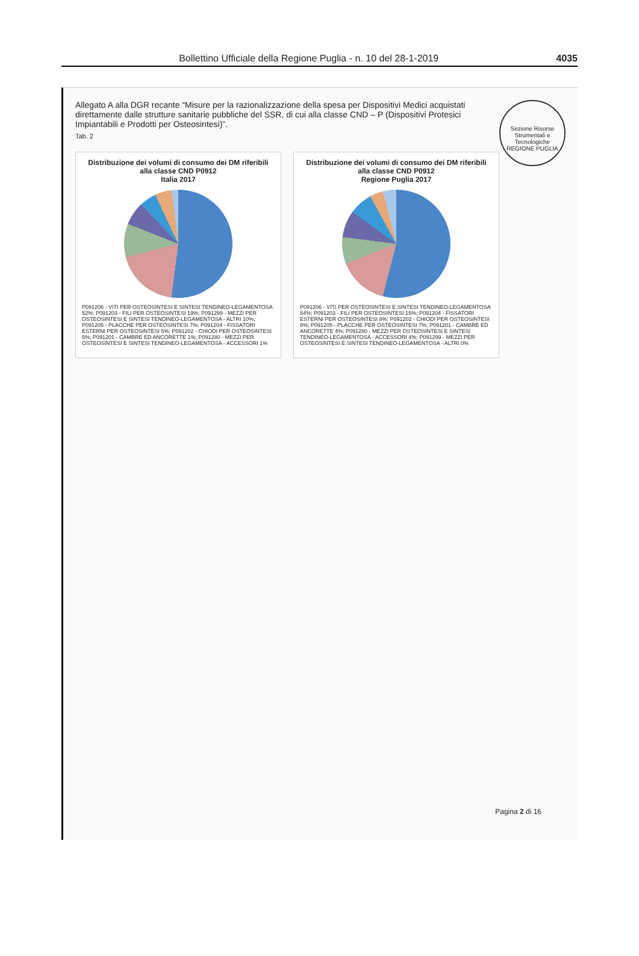Bollettino Ufficiale della Regione Puglia - n. 10 del 28-1-2019 4035
Sezione Risorse Strumentali e Tecnologiche REGIONE PUGLIA
Allegato A alla DGR recante “Misure per la razionalizzazione della spesa per Dispositivi Medici acquistati direttamente dalle strutture sanitarie pubbliche del SSR, di cui alla classe CND – P (Dispositivi Protesici Impiantabili e Prodotti per Osteosintesi)”.
Tab. 2
Distribuzione dei volumi di consumo dei DM riferibili alla classe CND P0912
Italia 2017
P091206 - VITI PER OSTEOSINTESI E SINTESI TENDINEO-LEGAMENTOSA 52%; P091203 - FILI PER OSTEOSINTESI 19%; P091299 - MEZZI PER OSTEOSINTESI E SINTESI TENDINEO-LEGAMENTOSA - ALTRI 10%; P091205 - PLACCHE PER OSTEOSINTESI 7%; P091204 - FISSATORI ESTERNI PER OSTEOSINTESI 5%; P091202 - CHIODI PER OSTEOSINTESI 5%; P091201 - CAMBRE ED ANCORETTE 1%; P091280 - MEZZI PER OSTEOSINTESI E SINTESI TENDINEO-LEGAMENTOSA - ACCESSORI 1%
Distribuzione dei volumi di consumo dei DM riferibili alla classe CND P0912
Regione Puglia 2017
P091206 - VITI PER OSTEOSINTESI E SINTESI TENDINEO-LEGAMENTOSA 54%; P091203 - FILI PER OSTEOSINTESI 15%; P091204 - FISSATORI ESTERNI PER OSTEOSINTESI 8%; P091202 - CHIODI PER OSTEOSINTESI 8%; P091205 - PLACCHE PER OSTEOSINTESI 7%; P091201 - CAMBRE ED ANCORETTE 4%; P091280 - MEZZI PER OSTEOSINTESI E SINTESI TENDINEO-LEGAMENTOSA - ACCESSORI 4%; P091299 - MEZZI PER OSTEOSINTESI E SINTESI TENDINEO-LEGAMENTOSA - ALTRI 0%
Pagina 2 di 16